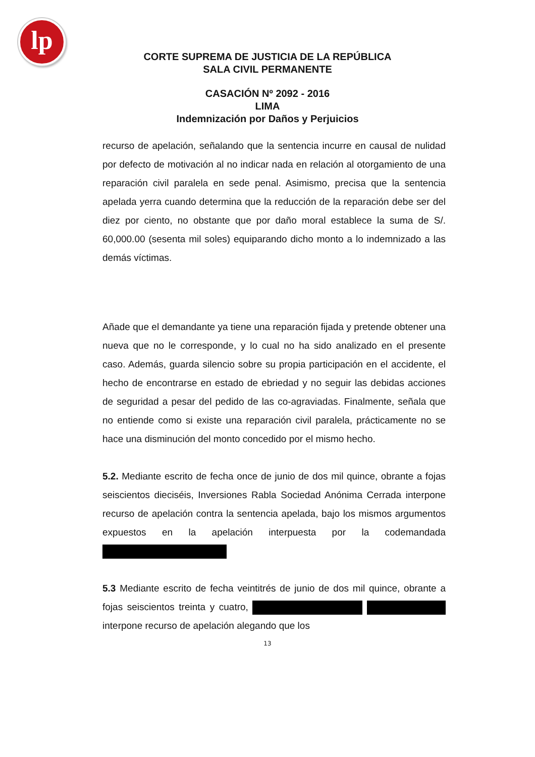lp
CORTE SUPREMA DE JUSTICIA DE LA REPÚBLICA
SALA CIVIL PERMANENTE
CASACIÓN Nº 2092 - 2016
LIMA
Indemnización por Daños y Perjuicios
recurso de apelación, señalando que la sentencia incurre en causal de nulidad por defecto de motivación al no indicar nada en relación al otorgamiento de una reparación civil paralela en sede penal. Asimismo, precisa que la sentencia apelada yerra cuando determina que la reducción de la reparación debe ser del diez por ciento, no obstante que por daño moral establece la suma de S/. 60,000.00 (sesenta mil soles) equiparando dicho monto a lo indemnizado a las demás víctimas.
Añade que el demandante ya tiene una reparación fijada y pretende obtener una nueva que no le corresponde, y lo cual no ha sido analizado en el presente caso. Además, guarda silencio sobre su propia participación en el accidente, el hecho de encontrarse en estado de ebriedad y no seguir las debidas acciones de seguridad a pesar del pedido de las co-agraviadas. Finalmente, señala que no entiende como si existe una reparación civil paralela, prácticamente no se hace una disminución del monto concedido por el mismo hecho.
5.2. Mediante escrito de fecha once de junio de dos mil quince, obrante a fojas seiscientos dieciséis, Inversiones Rabla Sociedad Anónima Cerrada interpone recurso de apelación contra la sentencia apelada, bajo los mismos argumentos expuestos en la apelación interpuesta por la codemandada
5.3 Mediante escrito de fecha veintitrés de junio de dos mil quince, obrante a fojas seiscientos treinta y cuatro, interpone recurso de apelación alegando que los
13